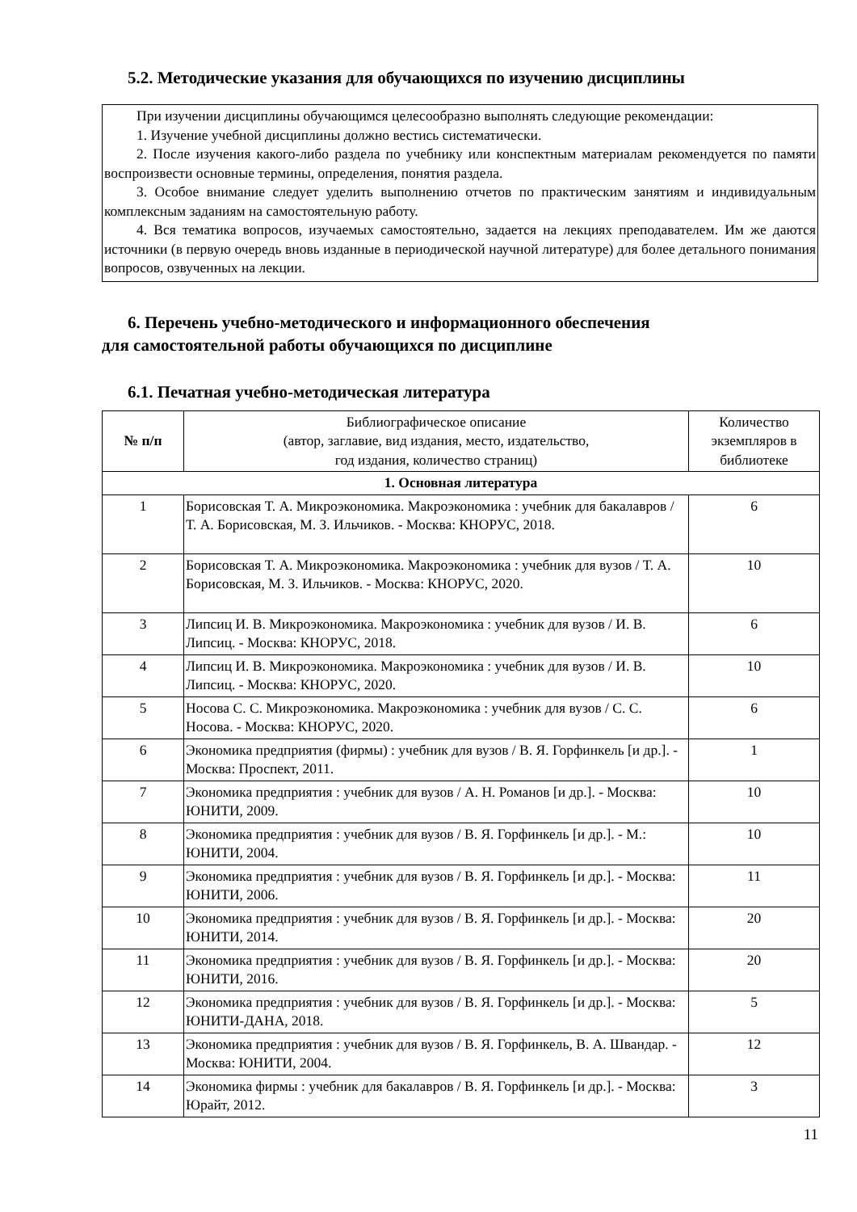5.2. Методические указания для обучающихся по изучению дисциплины
При изучении дисциплины обучающимся целесообразно выполнять следующие рекомендации:
1. Изучение учебной дисциплины должно вестись систематически.
2. После изучения какого-либо раздела по учебнику или конспектным материалам рекомендуется по памяти воспроизвести основные термины, определения, понятия раздела.
3. Особое внимание следует уделить выполнению отчетов по практическим занятиям и индивидуальным комплексным заданиям на самостоятельную работу.
4. Вся тематика вопросов, изучаемых самостоятельно, задается на лекциях преподавателем. Им же даются источники (в первую очередь вновь изданные в периодической научной литературе) для более детального понимания вопросов, озвученных на лекции.
6. Перечень учебно-методического и информационного обеспечения
для самостоятельной работы обучающихся по дисциплине
6.1. Печатная учебно-методическая литература
| № п/п | Библиографическое описание (автор, заглавие, вид издания, место, издательство, год издания, количество страниц) | Количество экземпляров в библиотеке |
| --- | --- | --- |
| 1. Основная литература | | |
| 1 | Борисовская Т. А. Микроэкономика. Макроэкономика : учебник для бакалавров / Т. А. Борисовская, М. З. Ильчиков. - Москва: КНОРУС, 2018. | 6 |
| 2 | Борисовская Т. А. Микроэкономика. Макроэкономика : учебник для вузов / Т. А. Борисовская, М. З. Ильчиков. - Москва: КНОРУС, 2020. | 10 |
| 3 | Липсиц И. В. Микроэкономика. Макроэкономика : учебник для вузов / И. В. Липсиц. - Москва: КНОРУС, 2018. | 6 |
| 4 | Липсиц И. В. Микроэкономика. Макроэкономика : учебник для вузов / И. В. Липсиц. - Москва: КНОРУС, 2020. | 10 |
| 5 | Носова С. С. Микроэкономика. Макроэкономика : учебник для вузов / С. С. Носова. - Москва: КНОРУС, 2020. | 6 |
| 6 | Экономика предприятия (фирмы) : учебник для вузов / В. Я. Горфинкель [и др.]. - Москва: Проспект, 2011. | 1 |
| 7 | Экономика предприятия : учебник для вузов / А. Н. Романов [и др.]. - Москва: ЮНИТИ, 2009. | 10 |
| 8 | Экономика предприятия : учебник для вузов / В. Я. Горфинкель [и др.]. - М.: ЮНИТИ, 2004. | 10 |
| 9 | Экономика предприятия : учебник для вузов / В. Я. Горфинкель [и др.]. - Москва: ЮНИТИ, 2006. | 11 |
| 10 | Экономика предприятия : учебник для вузов / В. Я. Горфинкель [и др.]. - Москва: ЮНИТИ, 2014. | 20 |
| 11 | Экономика предприятия : учебник для вузов / В. Я. Горфинкель [и др.]. - Москва: ЮНИТИ, 2016. | 20 |
| 12 | Экономика предприятия : учебник для вузов / В. Я. Горфинкель [и др.]. - Москва: ЮНИТИ-ДАНА, 2018. | 5 |
| 13 | Экономика предприятия : учебник для вузов / В. Я. Горфинкель, В. А. Швандар. - Москва: ЮНИТИ, 2004. | 12 |
| 14 | Экономика фирмы : учебник для бакалавров / В. Я. Горфинкель [и др.]. - Москва: Юрайт, 2012. | 3 |
11